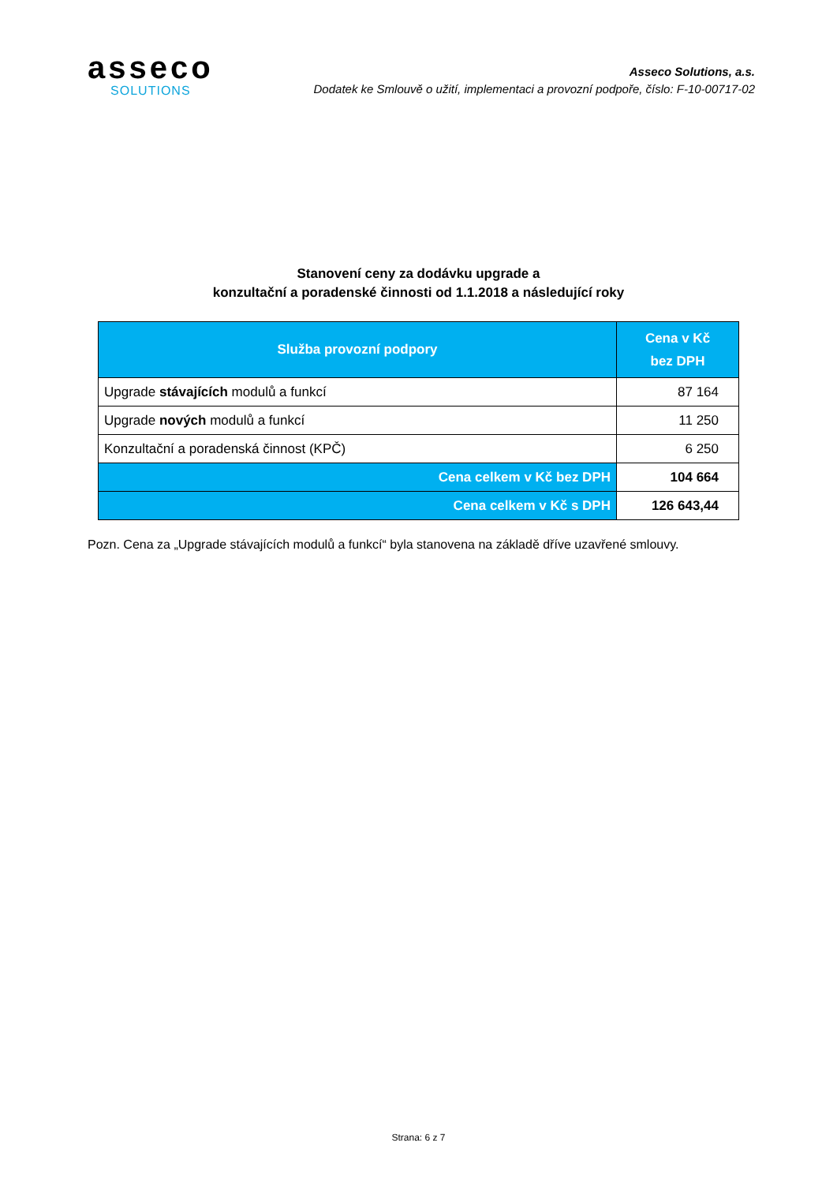asseco
SOLUTIONS
Asseco Solutions, a.s.
Dodatek ke Smlouvě o užití, implementaci a provozní podpoře, číslo: F-10-00717-02
Stanovení ceny za dodávku upgrade a
konzultační a poradenské činnosti od 1.1.2018 a následující roky
| Služba provozní podpory | Cena v Kč bez DPH |
| --- | --- |
| Upgrade stávajících modulů a funkcí | 87 164 |
| Upgrade nových modulů a funkcí | 11 250 |
| Konzultační a poradenská činnost (KPČ) | 6 250 |
| Cena celkem v Kč bez DPH | 104 664 |
| Cena celkem v Kč s DPH | 126 643,44 |
Pozn. Cena za „Upgrade stávajících modulů a funkcí“ byla stanovena na základě dříve uzavřené smlouvy.
Strana: 6 z 7